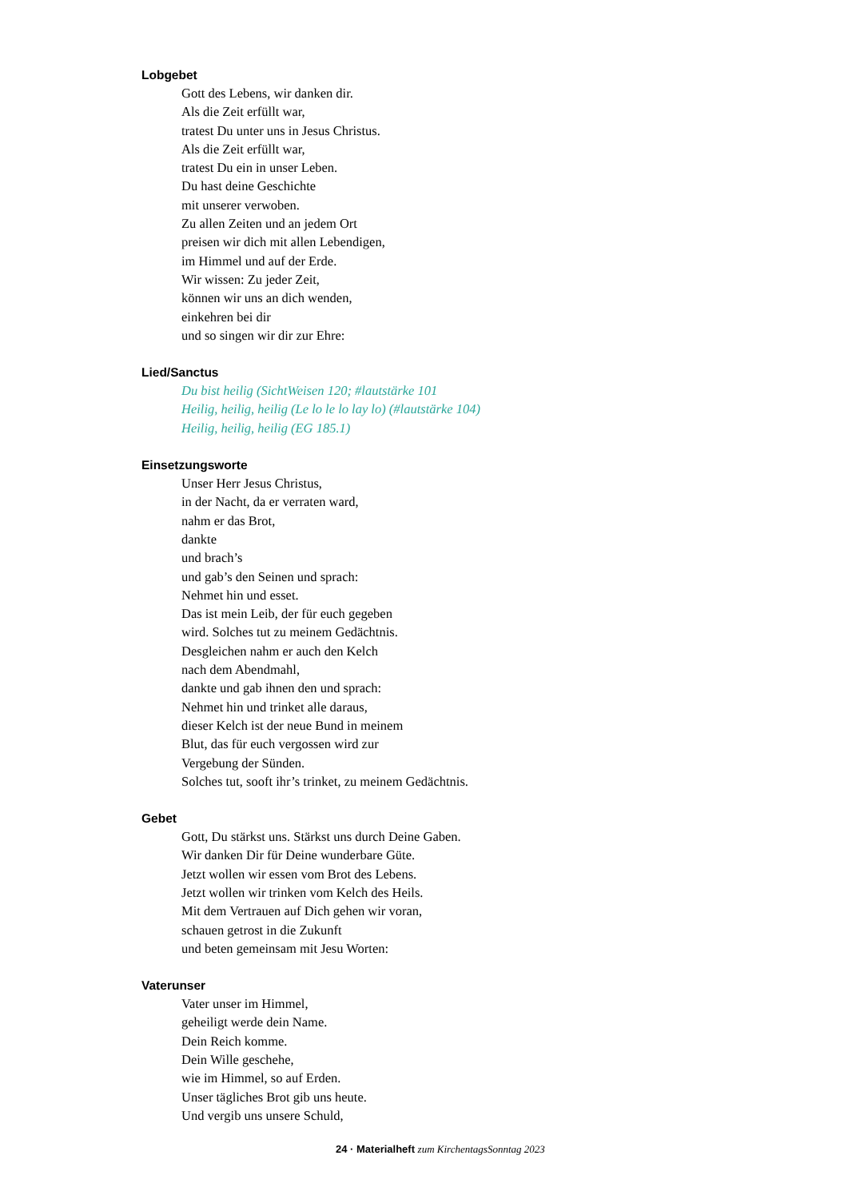Lobgebet
Gott des Lebens, wir danken dir.
Als die Zeit erfüllt war,
tratest Du unter uns in Jesus Christus.
Als die Zeit erfüllt war,
tratest Du ein in unser Leben.
Du hast deine Geschichte
mit unserer verwoben.
Zu allen Zeiten und an jedem Ort
preisen wir dich mit allen Lebendigen,
im Himmel und auf der Erde.
Wir wissen: Zu jeder Zeit,
können wir uns an dich wenden,
einkehren bei dir
und so singen wir dir zur Ehre:
Lied/Sanctus
Du bist heilig (SichtWeisen 120; #lautstärke 101
Heilig, heilig, heilig (Le lo le lo lay lo) (#lautstärke 104)
Heilig, heilig, heilig (EG 185.1)
Einsetzungsworte
Unser Herr Jesus Christus,
in der Nacht, da er verraten ward,
nahm er das Brot,
dankte
und brach’s
und gab’s den Seinen und sprach:
Nehmet hin und esset.
Das ist mein Leib, der für euch gegeben
wird. Solches tut zu meinem Gedächtnis.
Desgleichen nahm er auch den Kelch
nach dem Abendmahl,
dankte und gab ihnen den und sprach:
Nehmet hin und trinket alle daraus,
dieser Kelch ist der neue Bund in meinem
Blut, das für euch vergossen wird zur
Vergebung der Sünden.
Solches tut, sooft ihr’s trinket, zu meinem Gedächtnis.
Gebet
Gott, Du stärkst uns. Stärkst uns durch Deine Gaben.
Wir danken Dir für Deine wunderbare Güte.
Jetzt wollen wir essen vom Brot des Lebens.
Jetzt wollen wir trinken vom Kelch des Heils.
Mit dem Vertrauen auf Dich gehen wir voran,
schauen getrost in die Zukunft
und beten gemeinsam mit Jesu Worten:
Vaterunser
Vater unser im Himmel,
geheiligt werde dein Name.
Dein Reich komme.
Dein Wille geschehe,
wie im Himmel, so auf Erden.
Unser tägliches Brot gib uns heute.
Und vergib uns unsere Schuld,
24 · Materialheft zum KirchentagsSonntag 2023